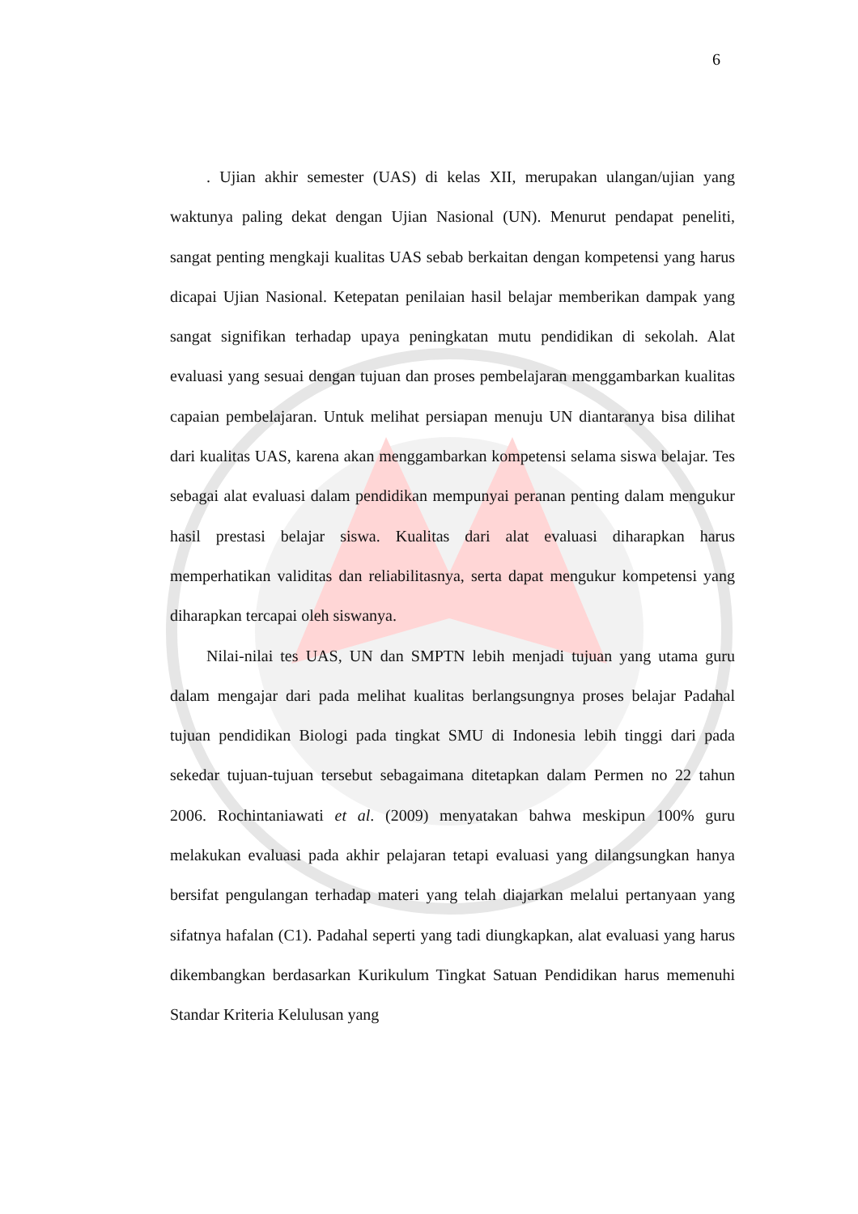6
. Ujian akhir semester (UAS) di kelas XII, merupakan ulangan/ujian yang waktunya paling dekat dengan Ujian Nasional (UN). Menurut pendapat peneliti, sangat penting mengkaji kualitas UAS sebab berkaitan dengan kompetensi yang harus dicapai Ujian Nasional. Ketepatan penilaian hasil belajar memberikan dampak yang sangat signifikan terhadap upaya peningkatan mutu pendidikan di sekolah. Alat evaluasi yang sesuai dengan tujuan dan proses pembelajaran menggambarkan kualitas capaian pembelajaran. Untuk melihat persiapan menuju UN diantaranya bisa dilihat dari kualitas UAS, karena akan menggambarkan kompetensi selama siswa belajar. Tes sebagai alat evaluasi dalam pendidikan mempunyai peranan penting dalam mengukur hasil prestasi belajar siswa. Kualitas dari alat evaluasi diharapkan harus memperhatikan validitas dan reliabilitasnya, serta dapat mengukur kompetensi yang diharapkan tercapai oleh siswanya.
Nilai-nilai tes UAS, UN dan SMPTN lebih menjadi tujuan yang utama guru dalam mengajar dari pada melihat kualitas berlangsungnya proses belajar Padahal tujuan pendidikan Biologi pada tingkat SMU di Indonesia lebih tinggi dari pada sekedar tujuan-tujuan tersebut sebagaimana ditetapkan dalam Permen no 22 tahun 2006. Rochintaniawati et al. (2009) menyatakan bahwa meskipun 100% guru melakukan evaluasi pada akhir pelajaran tetapi evaluasi yang dilangsungkan hanya bersifat pengulangan terhadap materi yang telah diajarkan melalui pertanyaan yang sifatnya hafalan (C1). Padahal seperti yang tadi diungkapkan, alat evaluasi yang harus dikembangkan berdasarkan Kurikulum Tingkat Satuan Pendidikan harus memenuhi Standar Kriteria Kelulusan yang